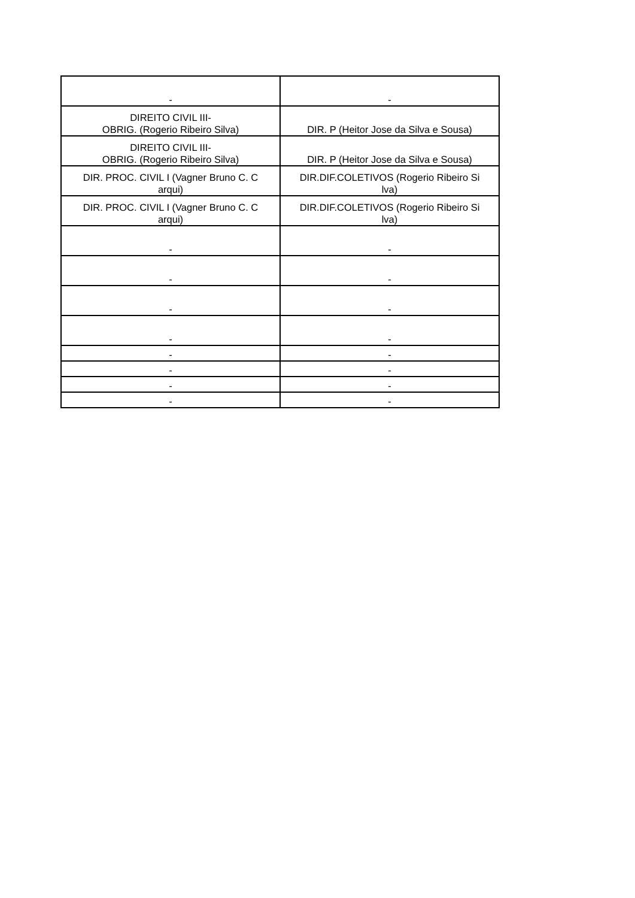| - | - |
| DIREITO CIVIL III- OBRIG. (Rogerio Ribeiro Silva) | DIR. P (Heitor Jose da Silva e Sousa) |
| DIREITO CIVIL III- OBRIG. (Rogerio Ribeiro Silva) | DIR. P (Heitor Jose da Silva e Sousa) |
| DIR. PROC. CIVIL I (Vagner Bruno C. C arqui) | DIR.DIF.COLETIVOS (Rogerio Ribeiro Si lva) |
| DIR. PROC. CIVIL I (Vagner Bruno C. C arqui) | DIR.DIF.COLETIVOS (Rogerio Ribeiro Si lva) |
| - | - |
| - | - |
| - | - |
| - | - |
| - | - |
| - | - |
| - | - |
| - | - |